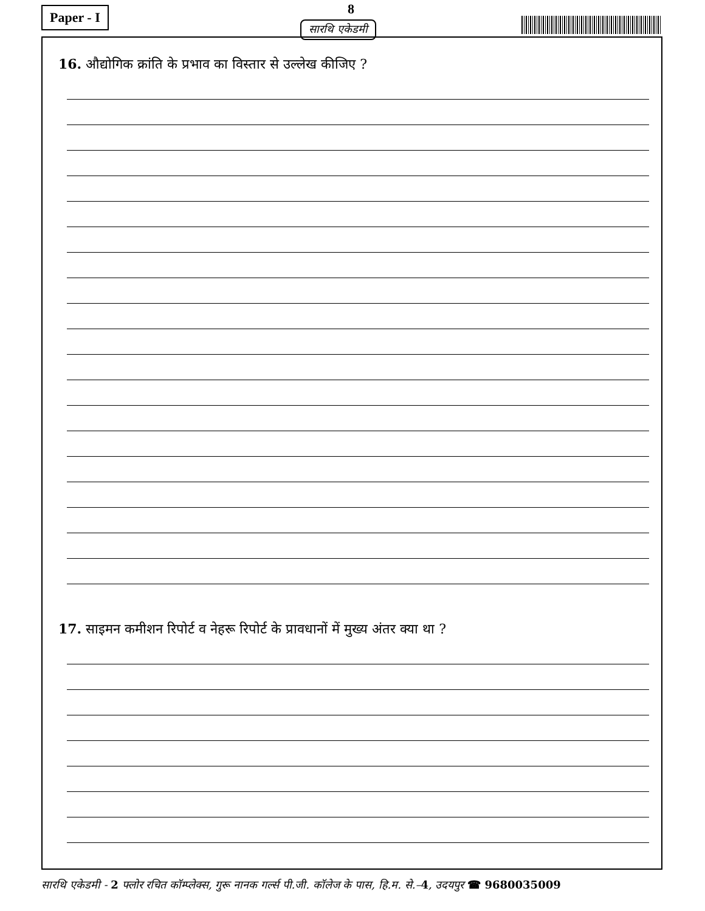Paper - I 8
सारथि एकेडमी
16. औद्योगिक क्रांति के प्रभाव का विस्तार से उल्लेख कीजिए ?
17. साइमन कमीशन रिपोर्ट व नेहरू रिपोर्ट के प्रावधानों में मुख्य अंतर क्या था ?
सारथि एकेडमी - 2 फ्लोर रचित कॉम्प्लेक्स, गुरू नानक गर्ल्स पी.जी. कॉलेज के पास, हि.म. से.–4, उदयपुर ☎ 9680035009